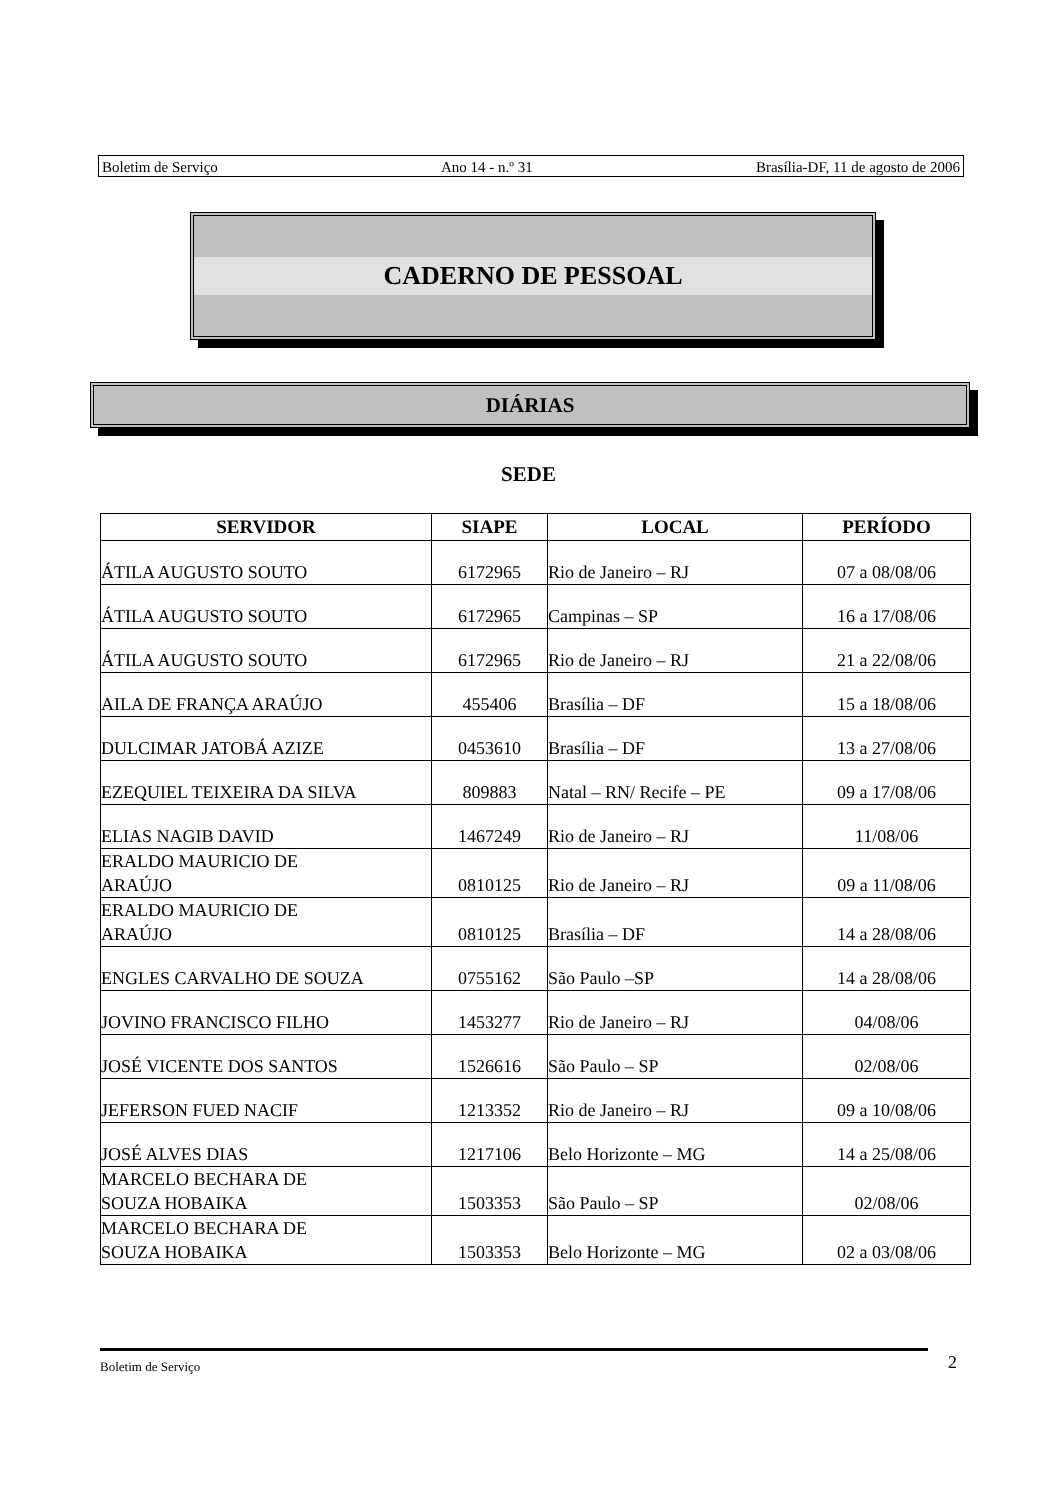Boletim de Serviço Ano 14 - n.º 31 Brasília-DF, 11 de agosto de 2006
CADERNO DE PESSOAL
DIÁRIAS
SEDE
| SERVIDOR | SIAPE | LOCAL | PERÍODO |
| --- | --- | --- | --- |
| ÁTILA AUGUSTO SOUTO | 6172965 | Rio de Janeiro – RJ | 07 a 08/08/06 |
| ÁTILA AUGUSTO SOUTO | 6172965 | Campinas – SP | 16 a 17/08/06 |
| ÁTILA AUGUSTO SOUTO | 6172965 | Rio de Janeiro – RJ | 21 a 22/08/06 |
| AILA DE FRANÇA ARAÚJO | 455406 | Brasília – DF | 15 a 18/08/06 |
| DULCIMAR JATOBÁ AZIZE | 0453610 | Brasília – DF | 13 a 27/08/06 |
| EZEQUIEL TEIXEIRA DA SILVA | 809883 | Natal – RN/ Recife – PE | 09 a 17/08/06 |
| ELIAS NAGIB DAVID | 1467249 | Rio de Janeiro – RJ | 11/08/06 |
| ERALDO MAURICIO DE ARAÚJO | 0810125 | Rio de Janeiro – RJ | 09 a 11/08/06 |
| ERALDO MAURICIO DE ARAÚJO | 0810125 | Brasília – DF | 14 a 28/08/06 |
| ENGLES CARVALHO DE SOUZA | 0755162 | São Paulo –SP | 14 a 28/08/06 |
| JOVINO FRANCISCO FILHO | 1453277 | Rio de Janeiro – RJ | 04/08/06 |
| JOSÉ VICENTE DOS SANTOS | 1526616 | São Paulo – SP | 02/08/06 |
| JEFERSON FUED NACIF | 1213352 | Rio de Janeiro – RJ | 09 a 10/08/06 |
| JOSÉ ALVES DIAS | 1217106 | Belo Horizonte – MG | 14 a 25/08/06 |
| MARCELO BECHARA DE SOUZA HOBAIKA | 1503353 | São Paulo – SP | 02/08/06 |
| MARCELO BECHARA DE SOUZA HOBAIKA | 1503353 | Belo Horizonte – MG | 02 a 03/08/06 |
Boletim de Serviço 2